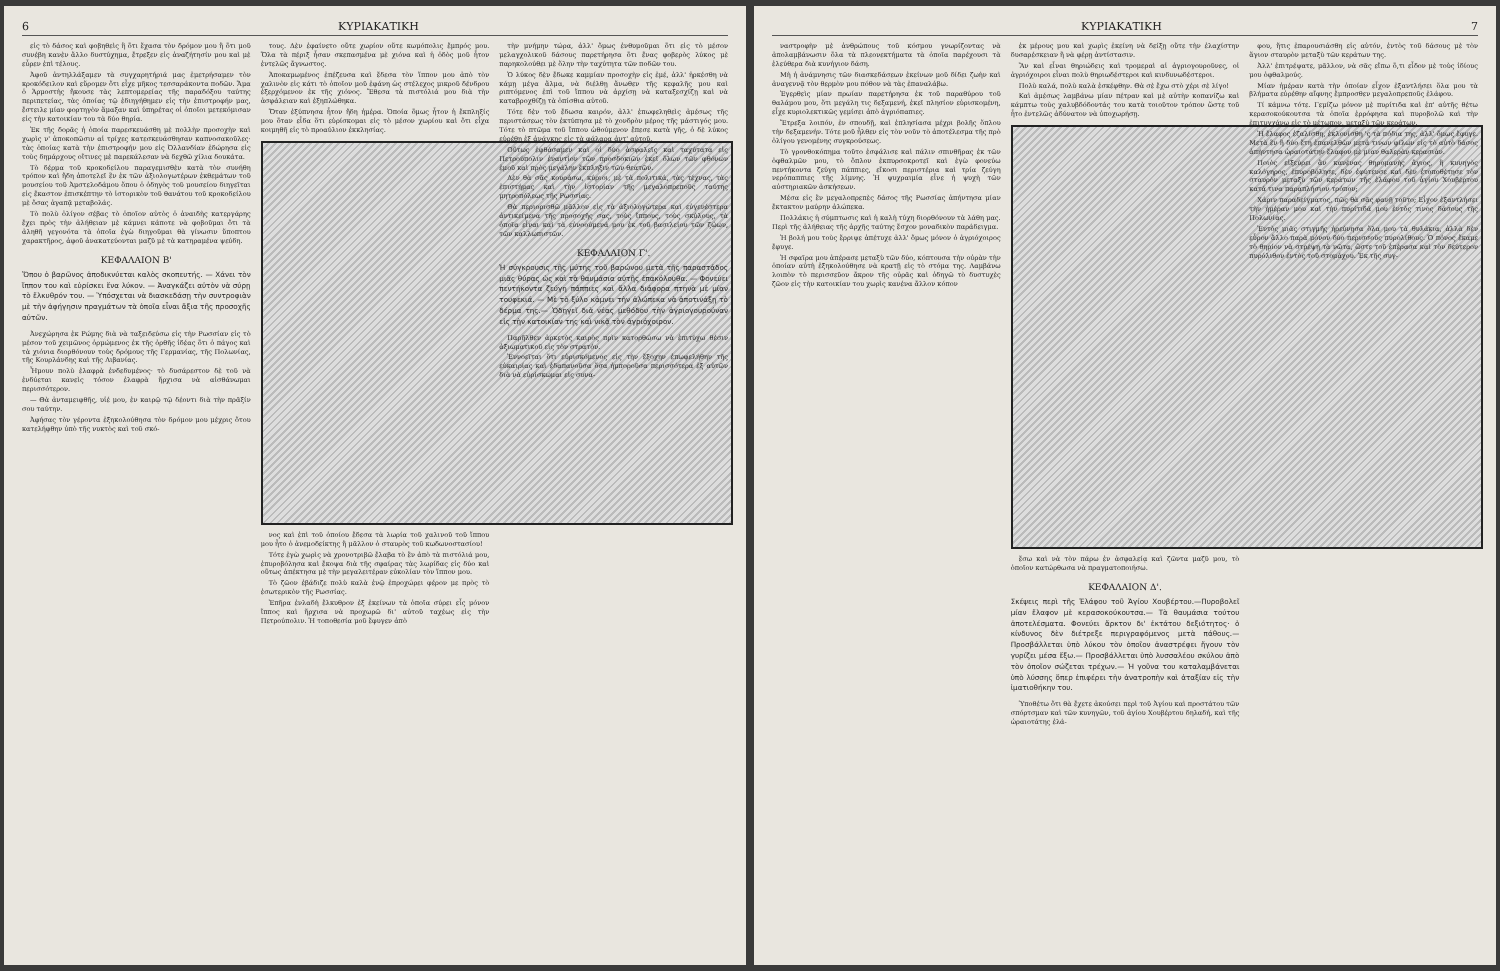6 ΚΥΡΙΑΚΑΤΙΚΗ
εἰς τὸ δάσος καὶ φοβηθεὶς ἢ ὅτι ἔχασα τὸν δρόμον μου ἢ ὅτι μοῦ συνέβη κανὲν ἄλλο δυστύχημα, ἔτρεξεν εἰς ἀναζήτησίν μου καὶ μὲ εὗρεν ἐπὶ τέλους.
Ἀφοῦ ἀντηλλάξαμεν τὰ συγχαρητήριά μας ἐμετρήσαμεν τὸν κροκόδειλον καὶ εὕρομεν ὅτι εἶχε μῆκος τεσσαράκοντα ποδῶν. Ἅμα ὁ Ἁρμοστὴς ἤκουσε τὰς λεπτομερείας τῆς παραδόξου ταύτης περιπετείας, τὰς ὁποίας τῷ ἐδιηγήθημεν εἰς τὴν ἐπιστροφήν μας, ἔστειλε μίαν φορτηγὸν ἅμαξαν καὶ ὑπηρέτας οἱ ὁποῖοι μετεκόμισαν εἰς τὴν κατοικίαν του τὰ δύο θηρία.
Ἐκ τῆς δορᾶς ἡ ὁποία παρεσκευάσθη μὲ πολλὴν προσοχὴν καὶ χωρὶς ν' ἀποκοπῶσιν αἱ τρίχες κατεσκευάσθησαν καπνοσακοῦλες· τὰς ὁποίας κατὰ τὴν ἐπιστροφήν μου εἰς Ὀλλανδίαν ἐδώρησα εἰς τοὺς δημάρχους οἵτινες μὲ παρεκάλεσαν νὰ δεχθῶ χίλια δουκάτα.
Τὸ δέρμα τοῦ κροκοδείλου παραγεμισθὲν κατὰ τὸν συνήθη τρόπον καὶ ἤδη ἀποτελεῖ ἓν ἐκ τῶν ἀξιολογωτέρων ἐκθεμάτων τοῦ μουσείου τοῦ Ἀμστελοδάμου ὅπου ὁ ὁδηγὸς τοῦ μουσείου διηγεῖται εἰς ἕκαστον ἐπισκέπτην τὸ ἱστορικὸν τοῦ θανάτου τοῦ κροκοδείλου μὲ ὅσας ἀγαπᾷ μεταβολάς.
Τὸ πολὺ ὀλίγον σέβας τὸ ὁποῖον αὐτὸς ὁ ἀναιδὴς κατεργάρης ἔχει πρὸς τὴν ἀλήθειαν μὲ κάμνει κάποτε νὰ φοβοῦμαι ὅτι τὰ ἀληθῆ γεγονότα τὰ ὁποῖα ἐγὼ διηγοῦμαι θὰ γίνωσιν ὕποπτου χαρακτῆρος, ἀφοῦ ἀνακατεύονται μαζῦ μὲ τὰ κατηραμένα ψεύδη.
ΚΕΦΑΛΑΙΟΝ Β'
Ὅπου ὁ βαρῶνος ἀποδικνύεται καλὸς σκοπευτής. — Χάνει τὸν ἵππον του καὶ εὑρίσκει ἕνα λύκον. — Ἀναγκάζει αὐτὸν νὰ σύρῃ τὸ ἔλκυθρόν του. — Ὑπόσχεται νὰ διασκεδάσῃ τὴν συντροφιὰν μὲ τὴν ἀφήγησιν πραγμάτων τὰ ὁποῖα εἶναι ἄξια τῆς προσοχῆς αὐτῶν.
Ἀνεχώρησα ἐκ Ρώμης διὰ νὰ ταξειδεύσω εἰς τὴν Ρωσσίαν εἰς τὸ μέσον τοῦ χειμῶνος ὁρμώμενος ἐκ τῆς ὀρθῆς ἰδέας ὅτι ὁ πάγος καὶ τὰ χιόνια διορθόνουν τοὺς δρόμους τῆς Γερμανίας, τῆς Πολωνίας, τῆς Κουρλάνδης καὶ τῆς Λιβανίας.
Ἦμουν πολὺ ἐλαφρὰ ἐνδεδυμένος· τὸ δυσάρεστον δὲ τοῦ νὰ ἐνδύεται κανεὶς τόσον ἐλαφρὰ ἤρχισα νὰ αἰσθάνωμαι περισσότερον.
— Θὰ ἀνταμειφθῆς, υἱέ μου, ἐν καιρῷ τῷ δέοντι διὰ τὴν πρᾶξίν σου ταύτην.
Ἀφήσας τὸν γέροντα ἐξηκολούθησα τὸν δρόμον μου μέχρις ὅτου κατελήφθην ὑπὸ τῆς νυκτὸς καὶ τοῦ σκό-
τους. Δὲν ἐφαίνετο οὔτε χωρίον οὔτε κωμόπολις ἔμπρός μου. Ὅλα τὰ πέριξ ἦσαν σκεπασμένα μὲ χιόνα καὶ ἡ ὁδὸς μοῦ ἦτον ἐντελῶς ἄγνωστος.
Ἀποκαμωμένος ἐπέζευσα καὶ ἔδεσα τὸν ἵππον μου ἀπὸ τὸν χαλινὸν εἰς κάτι τὸ ὁποῖον μοῦ ἐφάνη ὡς στέλεχος μικροῦ δένδρου ἐξερχόμενον ἐκ τῆς χιόνος. Ἔθεσα τὰ πιστόλιά μου διὰ τὴν ἀσφάλειαν καὶ ἐξηπλώθηκα.
Ὅταν ἐξύπνησα ἦτον ἤδη ἡμέρα. Ὁποία ὅμως ἦτον ἡ ἔκπληξίς μου ὅταν εἶδα ὅτι εὑρίσκομαι εἰς τὸ μέσον χωρίου καὶ ὅτι εἶχα κοιμηθῆ εἰς τὸ προαύλιον ἐκκλησίας.
νος καὶ ἐπὶ τοῦ ὁποίου ἔδεσα τὰ λωρία τοῦ χαλινοῦ τοῦ ἵππου μου ἦτο ὁ ἀνεμοδείκτης ἢ μᾶλλον ὁ σταυρὸς τοῦ κωδωνοστασίου!
Τότε ἐγὼ χωρὶς νὰ χρονοτριβῶ ἔλαβα τὸ ἓν ἀπὸ τὰ πιστόλιά μου, ἐπυροβόλησα καὶ ἔκοψα διὰ τῆς σφαίρας τὰς λωρίδας εἰς δύο καὶ οὕτως ἀπέκτησα μὲ τὴν μεγαλειτέραν εὐκολίαν τὸν ἵππον μου.
Τὸ ζῶον ἐβάδιζε πολὺ καλὰ ἐνῷ ἐπροχώρει φέρον με πρὸς τὸ ἐσωτερικὸν τῆς Ρωσσίας.
Ἐπῆρα ἐνλαδὴ ἔλκυθρον ἐξ ἐκείνων τὰ ὁποῖα σύρει εἷς μόνον ἵππος καὶ ἤρχισα νὰ προχωρῶ δι' αὐτοῦ ταχέως εἰς τὴν Πετρούπολιν. Ἡ τοποθεσία μοῦ ἔφυγεν ἀπὸ
τὴν μνήμην τώρα, ἀλλ' ὅμως ἐνθυμοῦμαι ὅτι εἰς τὸ μέσον μελαγχολικοῦ δάσους παρετήρησα ὅτι ἕνας φοβερὸς λύκος μὲ παρηκολούθει μὲ ὅλην τὴν ταχύτητα τῶν ποδῶν του.
Ὁ λύκος δὲν ἔδωκε καμμίαν προσοχὴν εἰς ἐμέ, ἀλλ' ἠρκέσθη νὰ κάμῃ μέγα ἅλμα, νὰ διέλθῃ ἄνωθεν τῆς κεφαλῆς μου καὶ ριπτόμενος ἐπὶ τοῦ ἵππου νὰ ἀρχίσῃ νὰ καταξεσχίζῃ καὶ νὰ καταβροχθίζῃ τὰ ὀπίσθια αὐτοῦ.
Τότε δὲν τοῦ ἔδωσα καιρόν, ἀλλ' ἐπωφεληθεὶς ἀμέσως τῆς περιστάσεως τὸν ἐκτύπησα μὲ τὸ χονδρὸν μέρος τῆς μάστιγός μου. Τότε τὸ πτῶμα τοῦ ἵππου ὠθούμενον ἔπεσε κατὰ γῆς, ὁ δὲ λύκος εὑρέθη ἐξ ἀνάγκης εἰς τὰ φάλαρα ἀντ' αὐτοῦ.
Οὕτως ἐφθάσαμεν καὶ οἱ δύο ἀσφαλεῖς καὶ ταχύτατα εἰς Πετρούπολιν ἐναντίον τῶν προσδοκιῶν ἐκεῖ ὅλων τῶν φθόνων ἐμοῦ καὶ πρὸς μεγάλην ἔκπληξιν τῶν θεατῶν.
Δὲν θὰ σᾶς κουράσω, κύριοι, μὲ τὰ πολιτικά, τὰς τέχνας, τὰς ἐπιστήμας καὶ τὴν ἱστορίαν τῆς μεγαλοπρεποῦς ταύτης μητροπόλεως τῆς Ρωσσίας.
Θὰ περιορισθῶ μᾶλλον εἰς τὰ ἀξιολογώτερα καὶ εὐγενέστερα ἀντικείμενα τῆς προσοχῆς σας, τοὺς ἵππους, τοὺς σκύλους, τὰ ὁποῖα εἶναι καὶ τὰ εὐνοούμενά μου ἐκ τοῦ βασιλείου τῶν ζώων, τῶν καλλωπιστῶν.
ΚΕΦΑΛΑΙΟΝ Γ'.
Ἡ σύγκρουσις τῆς μύτης τοῦ βαρώνου μετὰ τῆς παραστάδος μιᾶς θύρας ὡς καὶ τὰ θαυμάσια αὐτῆς ἐπακόλουθα. — Φονεύει πεντήκοντα ζεύγη πάππιες καὶ ἄλλα διάφορα πτηνὰ μὲ μίαν τουφεκιά. — Μὲ τὸ ξύλο κάμνει τὴν ἀλώπεκα νὰ ἀποτινάξῃ τὸ δέρμα της.— Ὁδηγεῖ διὰ νέας μεθόδου τὴν ἀγριογουρούναν εἰς τὴν κατοικίαν της καὶ νικᾷ τὸν ἀγριόχοιρον.
Παρῆλθεν ἀρκετὸς καιρὸς πρὶν κατορθώσω νὰ ἐπιτύχω θέσιν ἀξιωματικοῦ εἰς τὸν στρατόν.
Ἐννοεῖται ὅτι εὑρισκόμενος εἰς τὴν ἔξοχην ἐπωφελήθην τῆς εὐκαιρίας καὶ ἐδαπανοῦσα ὅσα ἠμποροῦσα περισσότερα ἐξ αὐτῶν διὰ νὰ εὑρίσκωμαι εἰς συνα-
ΚΥΡΙΑΚΑΤΙΚΗ 7
ναστροφὴν μὲ ἀνθρώπους τοῦ κόσμου γνωρίζοντας νὰ ἀπολαμβάνωσιν ὅλα τὰ πλεονεκτήματα τὰ ὁποῖα παρέχουσι τὰ ἐλεύθερα διὰ κυνήγιον δάση.
Μὴ ἡ ἀνάμνησις τῶν διασκεδάσεων ἐκείνων μοῦ δίδει ζωὴν καὶ ἀναγεννᾷ τὸν θερμὸν μου πόθον νὰ τὰς ἐπαναλάβω.
Ἐγερθεὶς μίαν πρωίαν παρετήρησα ἐκ τοῦ παραθύρου τοῦ θαλάμου μου, ὅτι μεγάλη τις δεξαμενή, ἐκεῖ πλησίον εὑρισκομένη, εἶχε κυριολεκτικῶς γεμίσει ἀπὸ ἀγριόπαπιες.
Ἔτρεξα λοιπόν, ἐν σπουδῇ, καὶ ἐπλησίασα μέχρι βολῆς ὅπλου τὴν δεξαμενήν. Τότε μοῦ ἦλθεν εἰς τὸν νοῦν τὸ ἀποτέλεσμα τῆς πρὸ ὀλίγου γενομένης συγκρούσεως.
Τὸ γρονθοκόπημα τοῦτο ἐσφάλισε καὶ πάλιν σπινθῆρας ἐκ τῶν ὀφθαλμῶν μου, τὸ ὅπλον ἐκπυρσοκροτεῖ καὶ ἐγὼ φονεύω πεντήκοντα ζεύγη πάππιες, εἴκοσι περιστέρια καὶ τρία ζεύγη νερόπαππιες τῆς λίμνης. Ἡ ψυχραιμία εἶνε ἡ ψυχὴ τῶν αὐστηριακῶν ἀσκήσεων.
Μέσα εἰς ἓν μεγαλοπρεπὲς δάσος τῆς Ρωσσίας ἀπήντησα μίαν ἔκτακτον μαύρην ἀλώπεκα.
Πολλάκις ἡ σύμπτωσις καὶ ἡ καλὴ τύχη διορθόνουν τὰ λάθη μας. Περὶ τῆς ἀλήθειας τῆς ἀρχῆς ταύτης ἔσχον μοναδικὸν παράδειγμα.
Ἡ βολή μου τοὺς ἔρριψε ἀπέτυχε ἀλλ' ὅμως μόνον ὁ ἀγριόχοιρος ἔφυγε.
Ἡ σφαῖρα μου ἀπέρασε μεταξὺ τῶν δύο, κόπτουσα τὴν οὐρὰν τὴν ὁποίαν αὐτὴ ἐξηκολούθησε νὰ κρατῇ εἰς τὸ στόμα της. Λαμβάνω λοιπὸν τὸ περισσεῦον ἄκρον τῆς οὐρᾶς καὶ ὁδηγῶ τὸ δυστυχὲς ζῶον εἰς τὴν κατοικίαν του χωρὶς κανένα ἄλλον κόπον
ἐκ μέρους μου καὶ χωρὶς ἐκείνη νὰ δείξῃ οὔτε τὴν ἐλαχίστην δυσαρέσκειαν ἢ νὰ φέρῃ ἀντίστασιν.
Ἂν καὶ εἶναι θηριώδεις καὶ τρομεραὶ αἱ ἀγριογουροῦνες, οἱ ἀγριόχοιροι εἶναι πολὺ θηριωδέστεροι καὶ κινδυνωδέστεροι.
Πολὺ καλά, πολὺ καλὰ ἐσκέφθην. Θὰ σὲ ἔχω στὸ χέρι σὲ λίγο!
Καὶ ἀμέσως λαμβάνω μίαν πέτραν καὶ μὲ αὐτὴν κοπανίζω καὶ κάμπτω τοὺς χαλυβδόδοντάς του κατὰ τοιοῦτον τρόπον ὥστε τοῦ ἦτο ἐντελῶς ἀδύνατον νὰ ὑποχωρήσῃ.
ἔσω καὶ νὰ τὸν πάρω ἐν ἀσφαλείᾳ καὶ ζῶντα μαζῦ μου, τὸ ὁποῖον κατώρθωσα νὰ πραγματοποιήσω.
ΚΕΦΑΛΑΙΟΝ Δ'.
Σκέψεις περὶ τῆς Ἐλάφου τοῦ Ἁγίου Χουβέρτου.—Πυροβολεῖ μίαν ἔλαφον μὲ κερασοκούκουτσα.— Τὰ θαυμάσια τούτου ἀποτελέσματα. Φονεύει ἄρκτον δι' ἐκτάτου δεξιότητος· ὁ κίνδυνος δὲν διέτρεξε περιγραφόμενος μετὰ πάθους.—Προσβάλλεται ὑπὸ λύκου τὸν ὁποῖον ἀναστρέφει ἤγουν τὸν γυρίζει μέσα ἔξω.— Προσβάλλεται ὑπὸ λυσσαλέου σκύλου ἀπὸ τὸν ὁποῖον σώζεται τρέχων.— Ἡ γοῦνα του καταλαμβάνεται ὑπὸ λύσσης ὅπερ ἐπιφέρει τὴν ἀνατροπὴν καὶ ἀταξίαν εἰς τὴν ἱματιοθήκην του.
Ὑποθέτω ὅτι θὰ ἔχετε ἀκούσει περὶ τοῦ Ἁγίου καὶ προστάτου τῶν σπόρτσμαν καὶ τῶν κυνηγῶν, τοῦ ἁγίου Χουβέρτου δηλαδή, καὶ τῆς ὡραιοτάτης ἐλά-
φου, ἥτις ἐπαρουσιάσθη εἰς αὐτόν, ἐντὸς τοῦ δάσους μὲ τὸν ἅγιον σταυρὸν μεταξὺ τῶν κεράτων της.
Ἀλλ' ἐπιτρέψατε, μᾶλλον, νὰ σᾶς εἴπω ὅ,τι εἶδον μὲ τοὺς ἰδίους μου ὀφθαλμούς.
Μίαν ἡμέραν κατὰ τὴν ὁποίαν εἶχον ἐξαντλήσει ὅλα μου τὰ βλήματα εὑρέθην αἴφνης ἔμπροσθεν μεγαλοπρεποῦς ἐλάφου.
Τί κάμνω τότε. Γεμίζω μόνον μὲ πυρίτιδα καὶ ἐπ' αὐτῆς θέτω κερασοκούκουτσα τὰ ὁποῖα ἐρρόφησα καὶ πυροβολῶ καὶ τὴν ἐπιτυγχάνω εἰς τὸ μέτωπον, μεταξὺ τῶν κεράτων.
Ἡ ἔλαφος ἐζαλίσθη, ἐκλονίσθη 'ς τὰ πόδια της, ἀλλ' ὅμως ἔφυγε. Μετὰ ἓν ἢ δύο ἔτη ἐπανελθὼν μετά τινων φίλων εἰς τὸ αὐτὸ δάσος ἀπήντησα ὡραιοτάτην ἔλαφον μὲ μίαν θαλερὰν κερασιάν.
Ποιὸς εἰξεύρει ἂν κανένας θηρομανὴς ἅγιος, ἢ κυνηγὸς καλόγηρος, ἐπυροβόλησε, δὲν ἐφύτευσε καὶ δὲν ἐτοποθέτησε τὸν σταυρὸν μεταξὺ τῶν κεράτων τῆς ἐλάφου τοῦ ἁγίου Χουβέρτου κατά τινα παραπλήσιον τρόπον;
Χάριν παραδείγματος, πῶς θὰ σᾶς φανῇ τοῦτο; Εἶχον ἐξαντλήσει τὴν ἡμέραν μου καὶ τὴν πυρίτιδά μου ἐντὸς τινος δάσους τῆς Πολωνίας.
Ἐντὸς μιᾶς στιγμῆς ἠρεύνησα ὅλα μου τὰ θυλάκια, ἀλλὰ δὲν εὗρον ἄλλο παρὰ μόνον δύο περισσοὺς πυρολίθους. Ὁ πόνος ἔκαμε τὸ θηρίον νὰ στρέψῃ τὰ νῶτα, ὥστε τοῦ ἐπέρασα καὶ τὸν δεύτερον πυρόλιθον ἐντὸς τοῦ στομάχου. Ἐκ τῆς συγ-